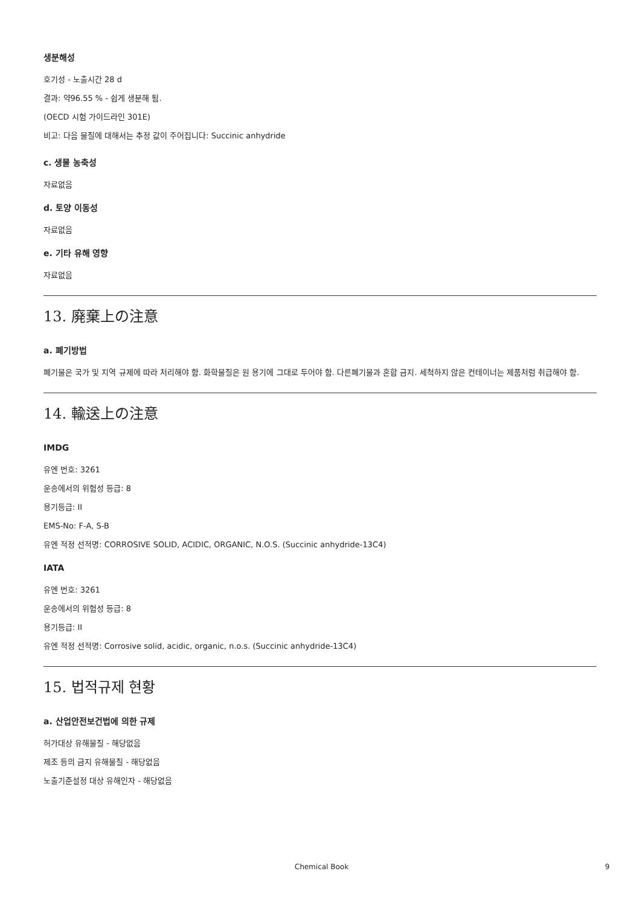생분해성
호기성 - 노출시간 28 d
결과: 약96.55 % - 쉽게 생분해 됨.
(OECD 시험 가이드라인 301E)
비고: 다음 물질에 대해서는 추정 값이 주어집니다: Succinic anhydride
c. 생물 농축성
자료없음
d. 토양 이동성
자료없음
e. 기타 유해 영향
자료없음
13. 廃棄上の注意
a. 폐기방법
폐기물은 국가 및 지역 규제에 따라 처리해야 함. 화학물질은 원 용기에 그대로 두어야 함. 다른폐기물과 혼합 금지. 세척하지 않은 컨테이너는 제품처럼 취급해야 함.
14. 輸送上の注意
IMDG
유엔 번호: 3261
운송에서의 위험성 등급: 8
용기등급: II
EMS-No: F-A, S-B
유엔 적정 선적명: CORROSIVE SOLID, ACIDIC, ORGANIC, N.O.S. (Succinic anhydride-13C4)
IATA
유엔 번호: 3261
운송에서의 위험성 등급: 8
용기등급: II
유엔 적정 선적명: Corrosive solid, acidic, organic, n.o.s. (Succinic anhydride-13C4)
15. 법적규제 현황
a. 산업안전보건법에 의한 규제
허가대상 유해물질 - 해당없음
제조 등의 금지 유해물질 - 해당없음
노출기준설정 대상 유해인자 - 해당없음
Chemical Book 9